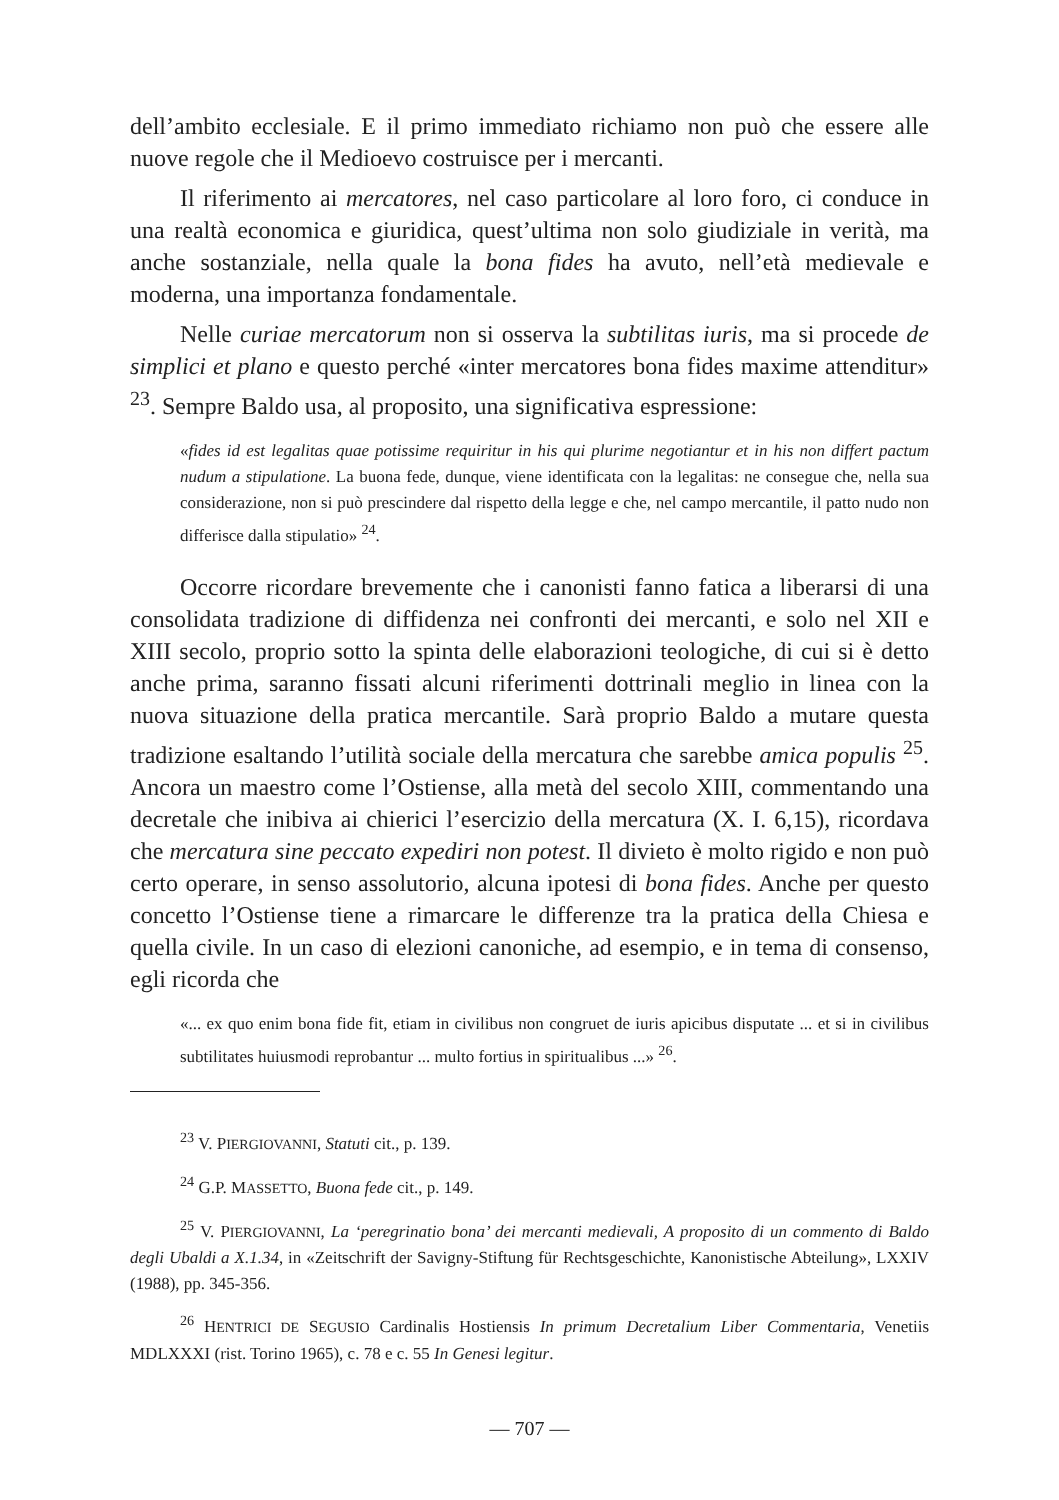dell’ambito ecclesiale. E il primo immediato richiamo non può che essere alle nuove regole che il Medioevo costruisce per i mercanti.
Il riferimento ai mercatores, nel caso particolare al loro foro, ci conduce in una realtà economica e giuridica, quest’ultima non solo giudiziale in verità, ma anche sostanziale, nella quale la bona fides ha avuto, nell’età medievale e moderna, una importanza fondamentale.
Nelle curiae mercatorum non si osserva la subtilitas iuris, ma si procede de simplici et plano e questo perché «inter mercatores bona fides maxime attenditur» <sup>23</sup>. Sempre Baldo usa, al proposito, una significativa espressione:
«fides id est legalitas quae potissime requiritur in his qui plurime negotiantur et in his non differt pactum nudum a stipulatione. La buona fede, dunque, viene identificata con la legalitas: ne consegue che, nella sua considerazione, non si può prescindere dal rispetto della legge e che, nel campo mercantile, il patto nudo non differisce dalla stipulatio» <sup>24</sup>.
Occorre ricordare brevemente che i canonisti fanno fatica a liberarsi di una consolidata tradizione di diffidenza nei confronti dei mercanti, e solo nel XII e XIII secolo, proprio sotto la spinta delle elaborazioni teologiche, di cui si è detto anche prima, saranno fissati alcuni riferimenti dottrinali meglio in linea con la nuova situazione della pratica mercantile. Sarà proprio Baldo a mutare questa tradizione esaltando l’utilità sociale della mercatura che sarebbe amica populis <sup>25</sup>. Ancora un maestro come l’Ostiense, alla metà del secolo XIII, commentando una decretale che inibiva ai chierici l’esercizio della mercatura (X. I. 6,15), ricordava che mercatura sine peccato expediri non potest. Il divieto è molto rigido e non può certo operare, in senso assolutorio, alcuna ipotesi di bona fides. Anche per questo concetto l’Ostiense tiene a rimarcare le differenze tra la pratica della Chiesa e quella civile. In un caso di elezioni canoniche, ad esempio, e in tema di consenso, egli ricorda che
«... ex quo enim bona fide fit, etiam in civilibus non congruet de iuris apicibus disputate ... et si in civilibus subtilitates huiusmodi reprobantur ... multo fortius in spiritualibus ...» <sup>26</sup>.
<sup>23</sup> V. PIERGIOVANNI, Statuti cit., p. 139.
<sup>24</sup> G.P. MASSETTO, Buona fede cit., p. 149.
<sup>25</sup> V. PIERGIOVANNI, La ‘peregrinatio bona’ dei mercanti medievali, A proposito di un commento di Baldo degli Ubaldi a X.1.34, in «Zeitschrift der Savigny-Stiftung für Rechtsgeschichte, Kanonistische Abteilung», LXXIV (1988), pp. 345-356.
<sup>26</sup> HENTRICI DE SEGUSIO Cardinalis Hostiensis In primum Decretalium Liber Commentaria, Venetiis MDLXXXI (rist. Torino 1965), c. 78 e c. 55 In Genesi legitur.
— 707 —